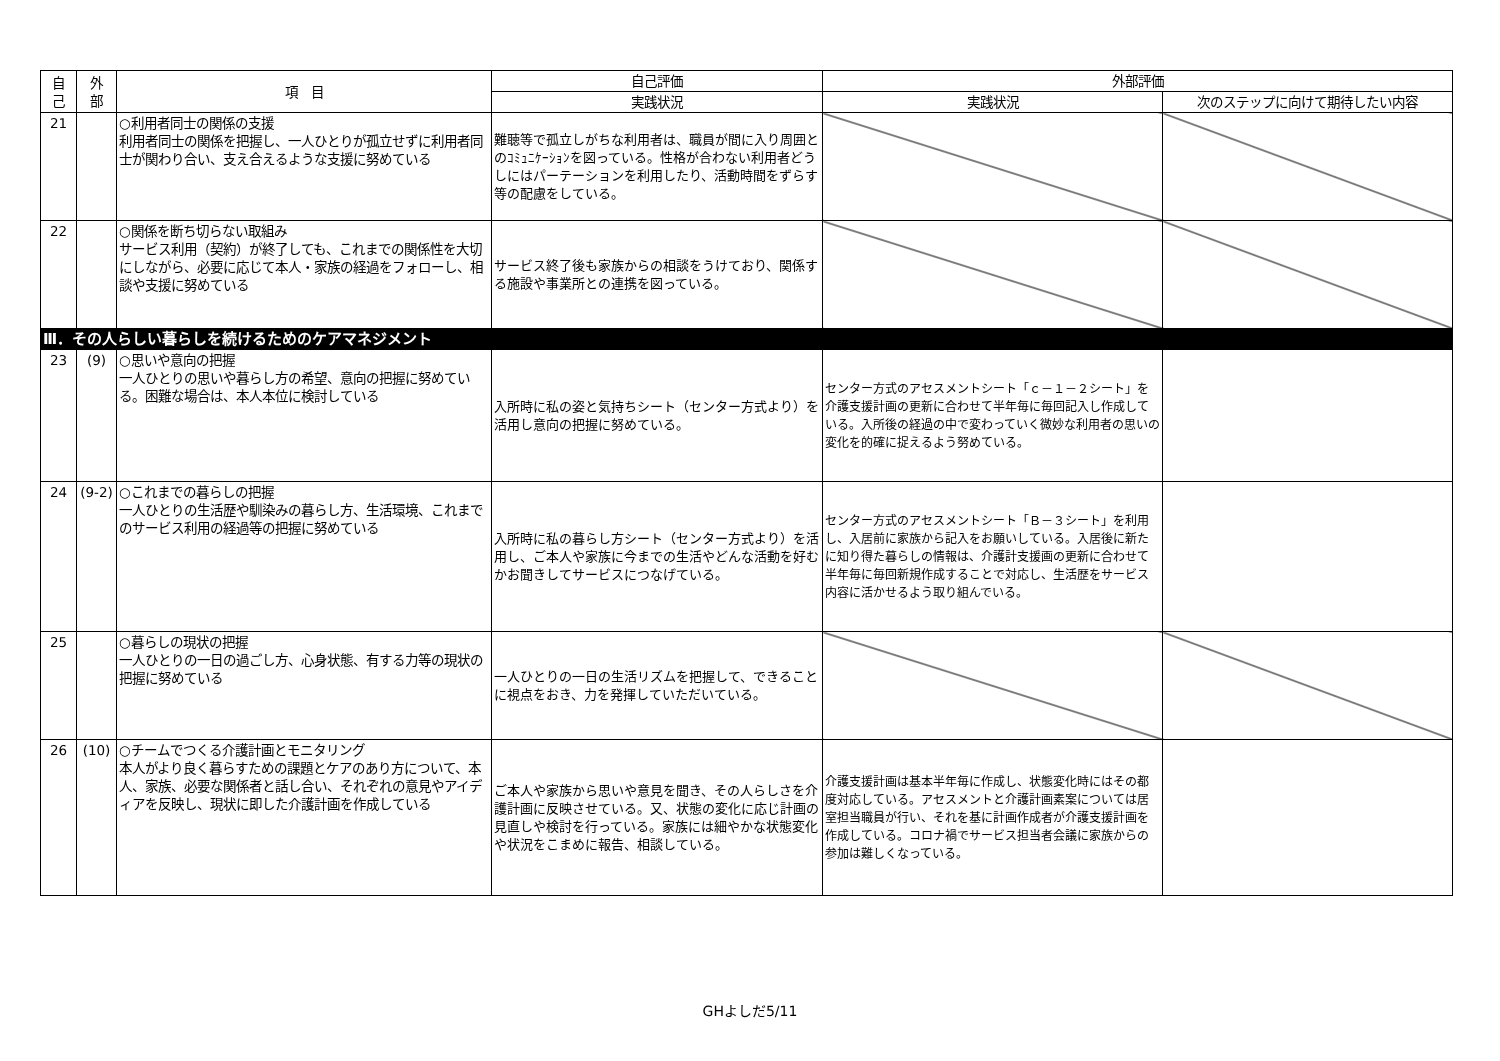| 自 己 | 外 部 | 項 目 | 自己評価 | 外部評価 | |
| --- | --- | --- | --- | --- | --- |
| | | | 実践状況 | 実践状況 | 次のステップに向けて期待したい内容 |
| 21 | | ○利用者同士の関係の支援 利用者同士の関係を把握し、一人ひとりが孤立せずに利用者同士が関わり合い、支え合えるような支援に努めている | 難聴等で孤立しがちな利用者は、職員が間に入り周囲とのｺﾐｭﾆｹｰｼｮﾝを図っている。性格が合わない利用者どうしにはパーテーションを利用したり、活動時間をずらす等の配慮をしている。 | | |
| 22 | | ○関係を断ち切らない取組み サービス利用（契約）が終了しても、これまでの関係性を大切にしながら、必要に応じて本人・家族の経過をフォローし、相談や支援に努めている | サービス終了後も家族からの相談をうけており、関係する施設や事業所との連携を図っている。 | | |
| Ⅲ．その人らしい暮らしを続けるためのケアマネジメント | | | | | |
| 23 | (9) | ○思いや意向の把握 一人ひとりの思いや暮らし方の希望、意向の把握に努めている。困難な場合は、本人本位に検討している | 入所時に私の姿と気持ちシート（センター方式より）を活用し意向の把握に努めている。 | センター方式のアセスメントシート「ｃ－１－２シート」を介護支援計画の更新に合わせて半年毎に毎回記入し作成している。入所後の経過の中で変わっていく微妙な利用者の思いの変化を的確に捉えるよう努めている。 | |
| 24 | (9-2) | ○これまでの暮らしの把握 一人ひとりの生活歴や馴染みの暮らし方、生活環境、これまでのサービス利用の経過等の把握に努めている | 入所時に私の暮らし方シート（センター方式より）を活用し、ご本人や家族に今までの生活やどんな活動を好むかお聞きしてサービスにつなげている。 | センター方式のアセスメントシート「Ｂ－３シート」を利用し、入居前に家族から記入をお願いしている。入居後に新たに知り得た暮らしの情報は、介護計支援画の更新に合わせて半年毎に毎回新規作成することで対応し、生活歴をサービス内容に活かせるよう取り組んでいる。 | |
| 25 | | ○暮らしの現状の把握 一人ひとりの一日の過ごし方、心身状態、有する力等の現状の把握に努めている | 一人ひとりの一日の生活リズムを把握して、できることに視点をおき、力を発揮していただいている。 | | |
| 26 | (10) | ○チームでつくる介護計画とモニタリング 本人がより良く暮らすための課題とケアのあり方について、本人、家族、必要な関係者と話し合い、それぞれの意見やアイディアを反映し、現状に即した介護計画を作成している | ご本人や家族から思いや意見を聞き、その人らしさを介護計画に反映させている。又、状態の変化に応じ計画の見直しや検討を行っている。家族には細やかな状態変化や状況をこまめに報告、相談している。 | 介護支援計画は基本半年毎に作成し、状態変化時にはその都度対応している。アセスメントと介護計画素案については居室担当職員が行い、それを基に計画作成者が介護支援計画を作成している。コロナ禍でサービス担当者会議に家族からの参加は難しくなっている。 | |
GHよしだ5/11